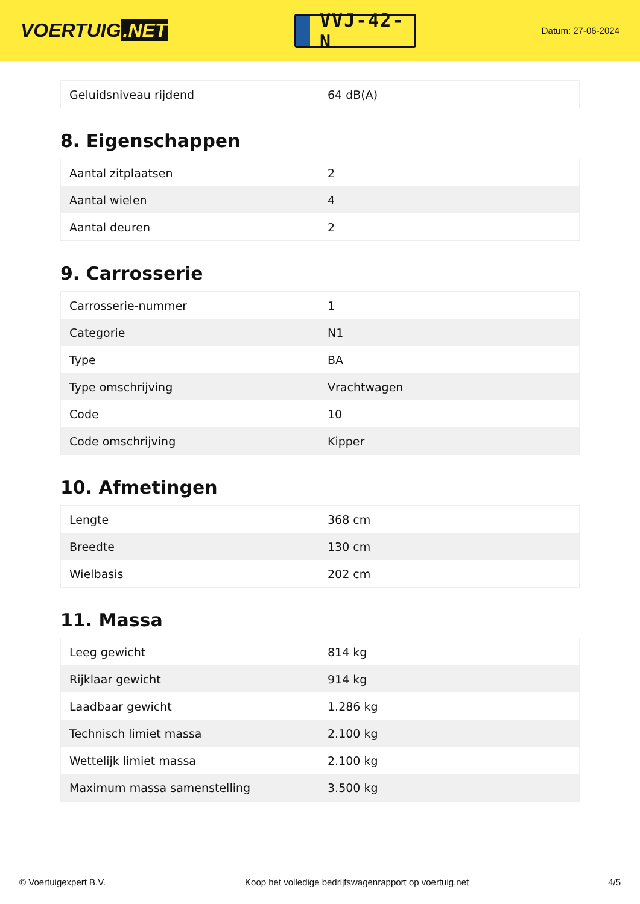VOERTUIG.NET
VVJ-42-N
Datum: 27-06-2024
| Geluidsniveau rijdend | 64 dB(A) |
8. Eigenschappen
| Aantal zitplaatsen | 2 |
| Aantal wielen | 4 |
| Aantal deuren | 2 |
9. Carrosserie
| Carrosserie-nummer | 1 |
| Categorie | N1 |
| Type | BA |
| Type omschrijving | Vrachtwagen |
| Code | 10 |
| Code omschrijving | Kipper |
10. Afmetingen
| Lengte | 368 cm |
| Breedte | 130 cm |
| Wielbasis | 202 cm |
11. Massa
| Leeg gewicht | 814 kg |
| Rijklaar gewicht | 914 kg |
| Laadbaar gewicht | 1.286 kg |
| Technisch limiet massa | 2.100 kg |
| Wettelijk limiet massa | 2.100 kg |
| Maximum massa samenstelling | 3.500 kg |
© Voertuigexpert B.V. Koop het volledige bedrijfswagenrapport op voertuig.net 4/5